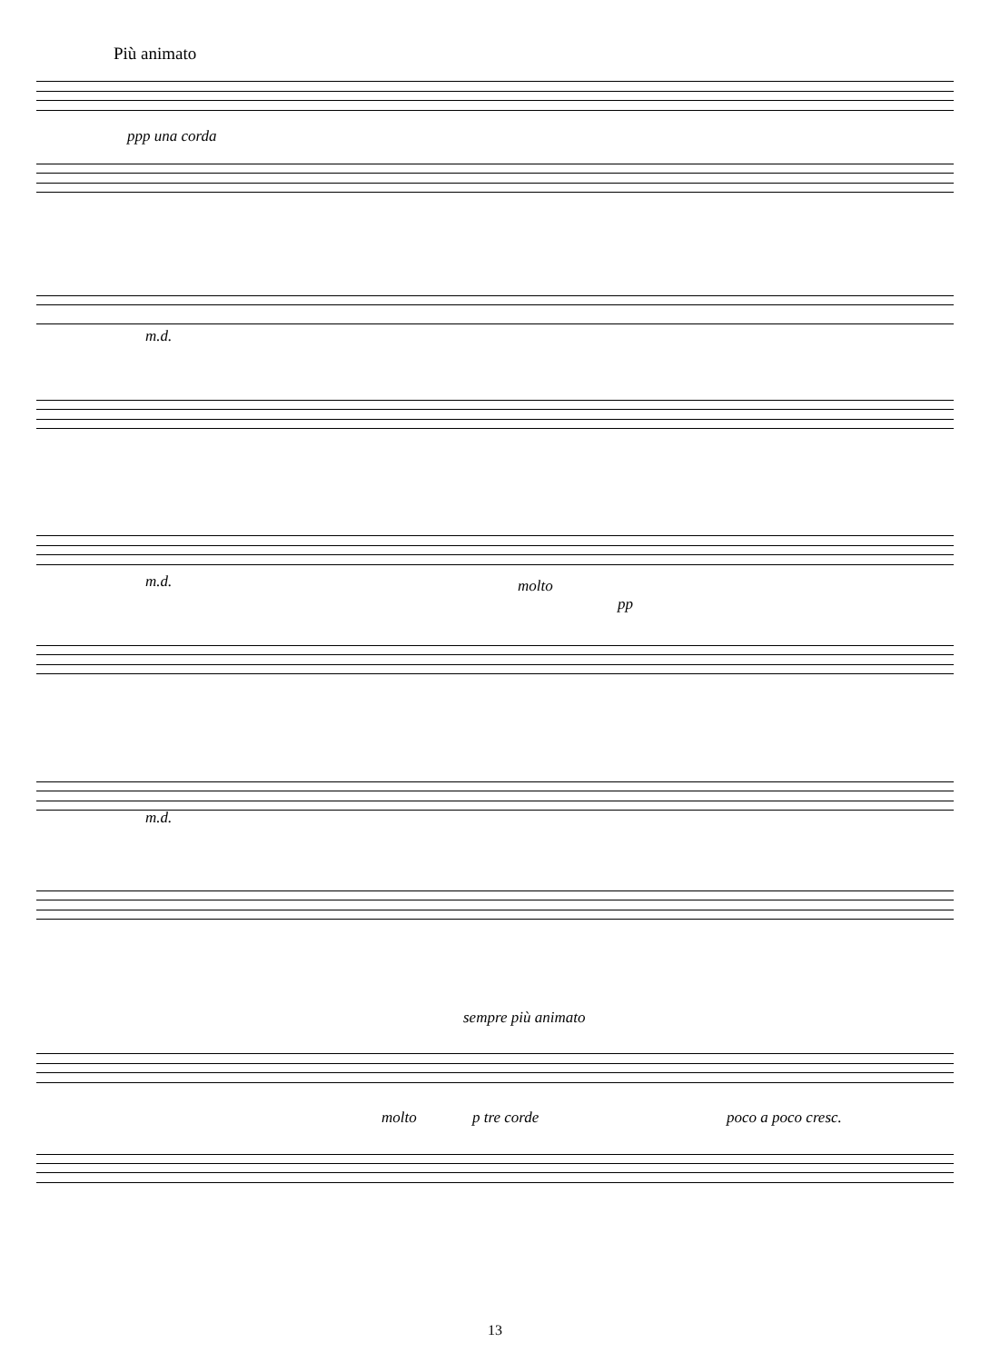Più animato
ppp una corda
m.d.
m.d. molto
pp
m.d.
sempre più animato
p tre corde poco a poco cresc.
molto
13